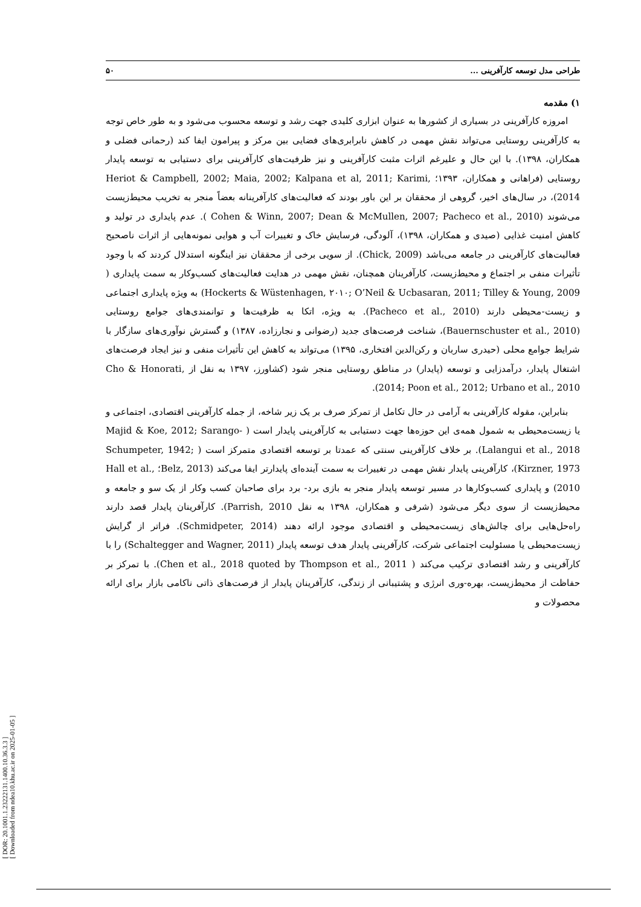[ DOR: 20.1001.1.23222131.1400.10.36.3.3 ]
[ Downloaded from ndea10.khu.ac.ir on 2025-01-05 ]
طراحی مدل توسعه کارآفرینی ... ۵۰
۱) مقدمه
امروزه کارآفرینی در بسیاری از کشورها به عنوان ابزاری کلیدی جهت رشد و توسعه محسوب می‌شود و به طور خاص توجه به کارآفرینی روستایی می‌تواند نقش مهمی در کاهش نابرابری‌های فضایی بین مرکز و پیرامون ایفا کند (رحمانی فضلی و همکاران، ۱۳۹۸). با این حال و علیرغم اثرات مثبت کارآفرینی و نیز ظرفیت‌های کارآفرینی برای دستیابی به توسعه پایدار روستایی (فراهانی و همکاران، ۱۳۹۳؛ Heriot & Campbell, 2002; Maia, 2002; Kalpana et al, 2011; Karimi, 2014)، در سال‌های اخیر، گروهی از محققان بر این باور بودند که فعالیت‌های کارآفرینانه بعضاً منجر به تخریب محیط‌زیست می‌شوند (Cohen & Winn, 2007; Dean & McMullen, 2007; Pacheco et al., 2010 ). عدم پایداری در تولید و کاهش امنیت غذایی (صیدی و همکاران، ۱۳۹۸)، آلودگی، فرسایش خاک و تغییرات آب و هوایی نمونه‌هایی از اثرات ناصحیح فعالیت‌های کارآفرینی در جامعه می‌باشد (Chick, 2009). از سویی برخی از محققان نیز اینگونه استدلال کردند که با وجود تأثیرات منفی بر اجتماع و محیط‌زیست، کارآفرینان همچنان، نقش مهمی در هدایت فعالیت‌های کسب‌وکار به سمت پایداری ( Hockerts & Wüstenhagen, ۲۰۱۰; O’Neil & Ucbasaran, 2011; Tilley & Young, 2009) به ویژه پایداری اجتماعی و زیست-محیطی دارند (Pacheco et al., 2010). به ویژه، اتکا به ظرفیت‌ها و توانمندی‌های جوامع روستایی (Bauernschuster et al., 2010)، شناخت فرصت‌های جدید (رضوانی و نجارزاده، ۱۳۸۷) و گسترش نوآوری‌های سازگار با شرایط جوامع محلی (حیدری ساربان و رکن‌الدین افتخاری، ۱۳۹۵) می‌تواند به کاهش این تأثیرات منفی و نیز ایجاد فرصت‌های اشتغال پایدار، درآمدزایی و توسعه (پایدار) در مناطق روستایی منجر شود (کشاورز، ۱۳۹۷ به نقل از Cho & Honorati, 2014; Poon et al., 2012; Urbano et al., 2010).
بنابراین، مقوله کارآفرینی به آرامی در حال تکامل از تمرکز صرف بر یک زیر شاخه، از جمله کارآفرینی اقتصادی، اجتماعی و یا زیست‌محیطی به شمول همه‌ی این حوزه‌ها جهت دستیابی به کارآفرینی پایدار است ( Majid & Koe, 2012; Sarango-Lalangui et al., 2018). بر خلاف کارآفرینی سنتی که عمدتا بر توسعه اقتصادی متمرکز است ( Schumpeter, 1942; Kirzner, 1973)، کارآفرینی پایدار نقش مهمی در تغییرات به سمت آینده‌ای پایدارتر ایفا می‌کند (Belz, 2013؛ Hall et al., 2010) و پایداری کسب‌وکارها در مسیر توسعه پایدار منجر به بازی برد- برد برای صاحبان کسب وکار از یک سو و جامعه و محیط‌زیست از سوی دیگر می‌شود (شرفی و همکاران، ۱۳۹۸ به نقل Parrish, 2010). کارآفرینان پایدار قصد دارند راه‌حل‌هایی برای چالش‌های زیست‌محیطی و اقتصادی موجود ارائه دهند (Schmidpeter, 2014). فراتر از گرایش زیست‌محیطی یا مسئولیت اجتماعی شرکت، کارآفرینی پایدار هدف توسعه پایدار (Schaltegger and Wagner, 2011) را با کارآفرینی و رشد اقتصادی ترکیب می‌کند ( Chen et al., 2018 quoted by Thompson et al., 2011). با تمرکز بر حفاظت از محیط‌زیست، بهره-وری انرژی و پشتیبانی از زندگی، کارآفرینان پایدار از فرصت‌های ذاتی ناکامی بازار برای ارائه محصولات و